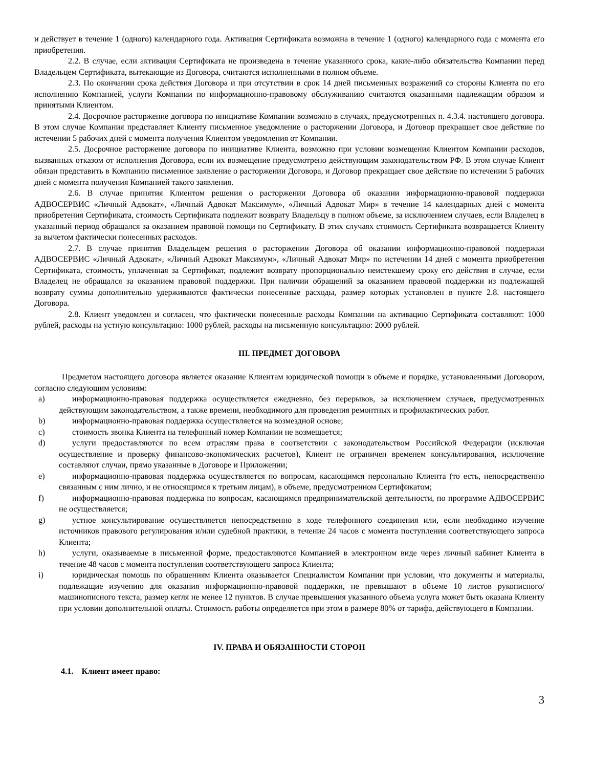и действует в течение 1 (одного) календарного года. Активация Сертификата возможна в течение 1 (одного) календарного года с момента его приобретения.
2.2. В случае, если активация Сертификата не произведена в течение указанного срока, какие-либо обязательства Компании перед Владельцем Сертификата, вытекающие из Договора, считаются исполненными в полном объеме.
2.3. По окончании срока действия Договора и при отсутствии в срок 14 дней письменных возражений со стороны Клиента по его исполнению Компанией, услуги Компании по информационно-правовому обслуживанию считаются оказанными надлежащим образом и принятыми Клиентом.
2.4. Досрочное расторжение договора по инициативе Компании возможно в случаях, предусмотренных п. 4.3.4. настоящего договора. В этом случае Компания представляет Клиенту письменное уведомление о расторжении Договора, и Договор прекращает свое действие по истечении 5 рабочих дней с момента получения Клиентом уведомления от Компании.
2.5. Досрочное расторжение договора по инициативе Клиента, возможно при условии возмещения Клиентом Компании расходов, вызванных отказом от исполнения Договора, если их возмещение предусмотрено действующим законодательством РФ. В этом случае Клиент обязан представить в Компанию письменное заявление о расторжении Договора, и Договор прекращает свое действие по истечении 5 рабочих дней с момента получения Компанией такого заявления.
2.6. В случае принятия Клиентом решения о расторжении Договора об оказании информационно-правовой поддержки АДВОСЕРВИС «Личный Адвокат», «Личный Адвокат Максимум», «Личный Адвокат Мир» в течение 14 календарных дней с момента приобретения Сертификата, стоимость Сертификата подлежит возврату Владельцу в полном объеме, за исключением случаев, если Владелец в указанный период обращался за оказанием правовой помощи по Сертификату. В этих случаях стоимость Сертификата возвращается Клиенту за вычетом фактически понесенных расходов.
2.7. В случае принятия Владельцем решения о расторжении Договора об оказании информационно-правовой поддержки АДВОСЕРВИС «Личный Адвокат», «Личный Адвокат Максимум», «Личный Адвокат Мир» по истечении 14 дней с момента приобретения Сертификата, стоимость, уплаченная за Сертификат, подлежит возврату пропорционально неистекшему сроку его действия в случае, если Владелец не обращался за оказанием правовой поддержки. При наличии обращений за оказанием правовой поддержки из подлежащей возврату суммы дополнительно удерживаются фактически понесенные расходы, размер которых установлен в пункте 2.8. настоящего Договора.
2.8. Клиент уведомлен и согласен, что фактически понесенные расходы Компании на активацию Сертификата составляют: 1000 рублей, расходы на устную консультацию: 1000 рублей, расходы на письменную консультацию: 2000 рублей.
III. ПРЕДМЕТ ДОГОВОРА
Предметом настоящего договора является оказание Клиентам юридической помощи в объеме и порядке, установленными Договором, согласно следующим условиям:
a) информационно-правовая поддержка осуществляется ежедневно, без перерывов, за исключением случаев, предусмотренных действующим законодательством, а также времени, необходимого для проведения ремонтных и профилактических работ.
b) информационно-правовая поддержка осуществляется на возмездной основе;
c) стоимость звонка Клиента на телефонный номер Компании не возмещается;
d) услуги предоставляются по всем отраслям права в соответствии с законодательством Российской Федерации (исключая осуществление и проверку финансово-экономических расчетов), Клиент не ограничен временем консультирования, исключение составляют случаи, прямо указанные в Договоре и Приложении;
e) информационно-правовая поддержка осуществляется по вопросам, касающимся персонально Клиента (то есть, непосредственно связанным с ним лично, и не относящимся к третьим лицам), в объеме, предусмотренном Сертификатом;
f) информационно-правовая поддержка по вопросам, касающимся предпринимательской деятельности, по программе АДВОСЕРВИС не осуществляется;
g) устное консультирование осуществляется непосредственно в ходе телефонного соединения или, если необходимо изучение источников правового регулирования и/или судебной практики, в течение 24 часов с момента поступления соответствующего запроса Клиента;
h) услуги, оказываемые в письменной форме, предоставляются Компанией в электронном виде через личный кабинет Клиента в течение 48 часов с момента поступления соответствующего запроса Клиента;
i) юридическая помощь по обращениям Клиента оказывается Специалистом Компании при условии, что документы и материалы, подлежащие изучению для оказания информационно-правовой поддержки, не превышают в объеме 10 листов рукописного/машинописного текста, размер кегля не менее 12 пунктов. В случае превышения указанного объема услуга может быть оказана Клиенту при условии дополнительной оплаты. Стоимость работы определяется при этом в размере 80% от тарифа, действующего в Компании.
IV. ПРАВА И ОБЯЗАННОСТИ СТОРОН
4.1. Клиент имеет право:
3